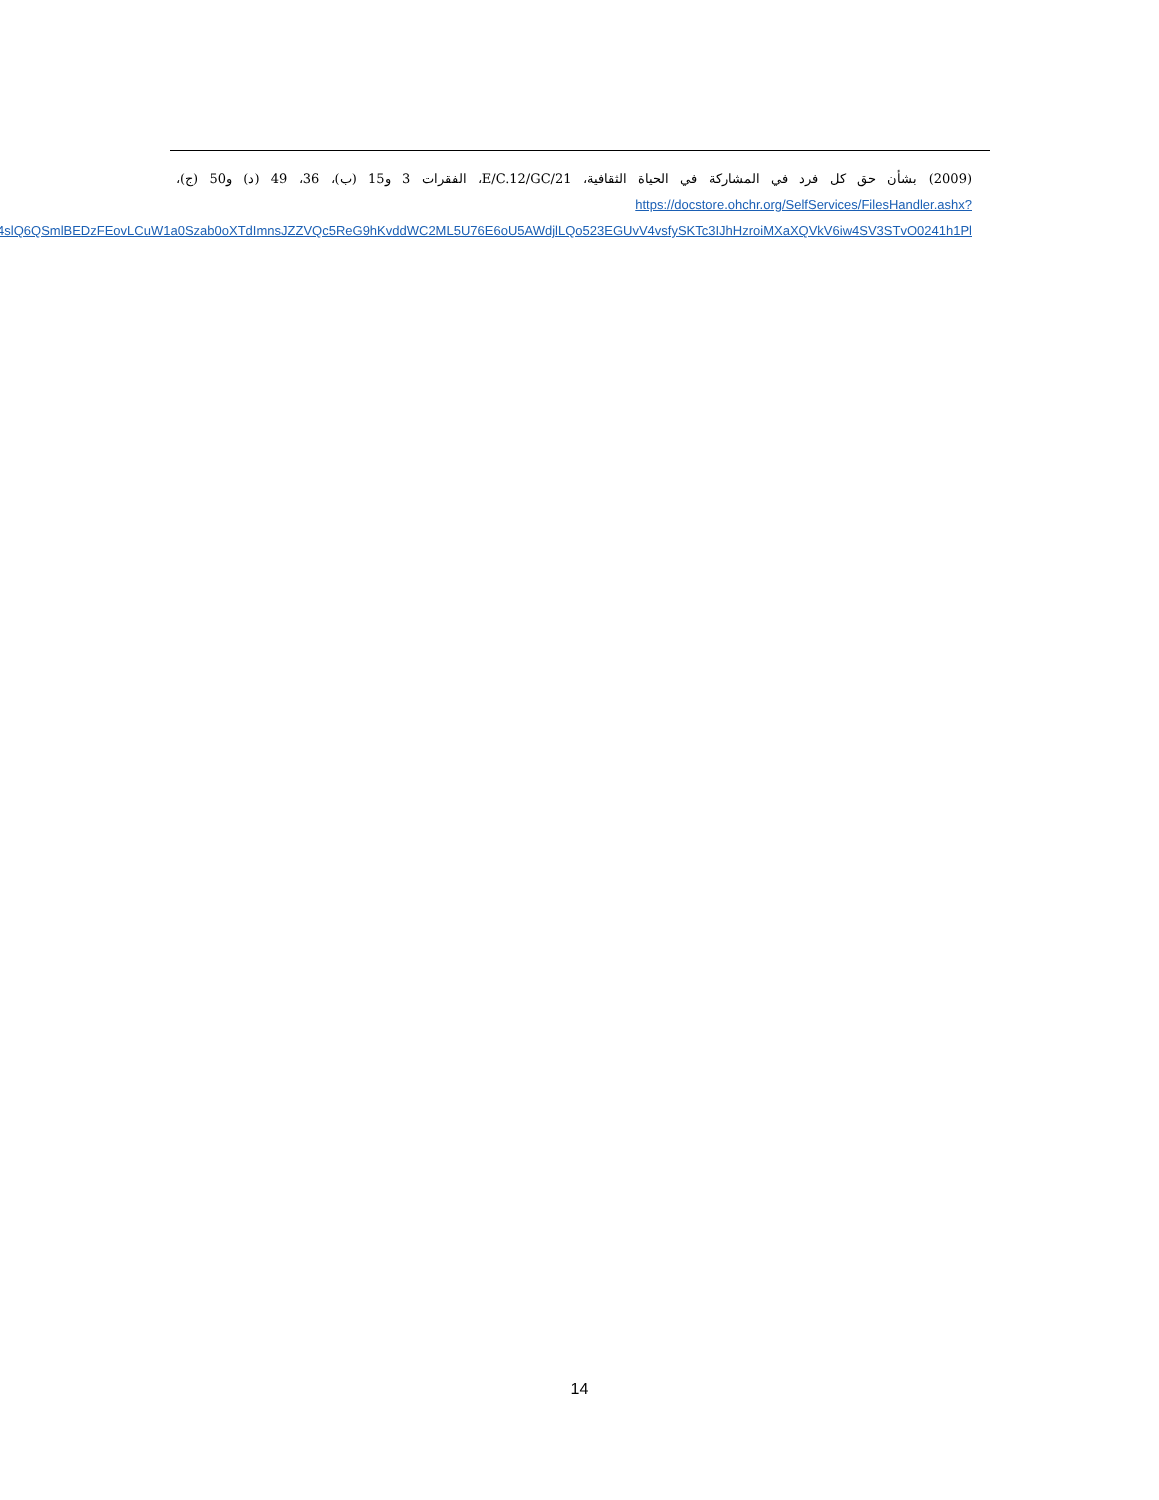(2009) بشأن حق كل فرد في المشاركة في الحياة الثقافية، E/C.12/GC/21، الفقرات 3 و15 (ب)، 36، 49 (د) و50 (ج)، https://docstore.ohchr.org/SelfServices/FilesHandler.ashx?enc=4slQ6QSmlBEDzFEovLCuW1a0Szab0oXTdImnsJZZVQc5ReG9hKvddWC2ML5U76E6oU5AWdjlLQo523EGUvV4vsfySKTc3IJhHzroiMXaXQVkV6iw4SV3STvO0241h1Pl.
14